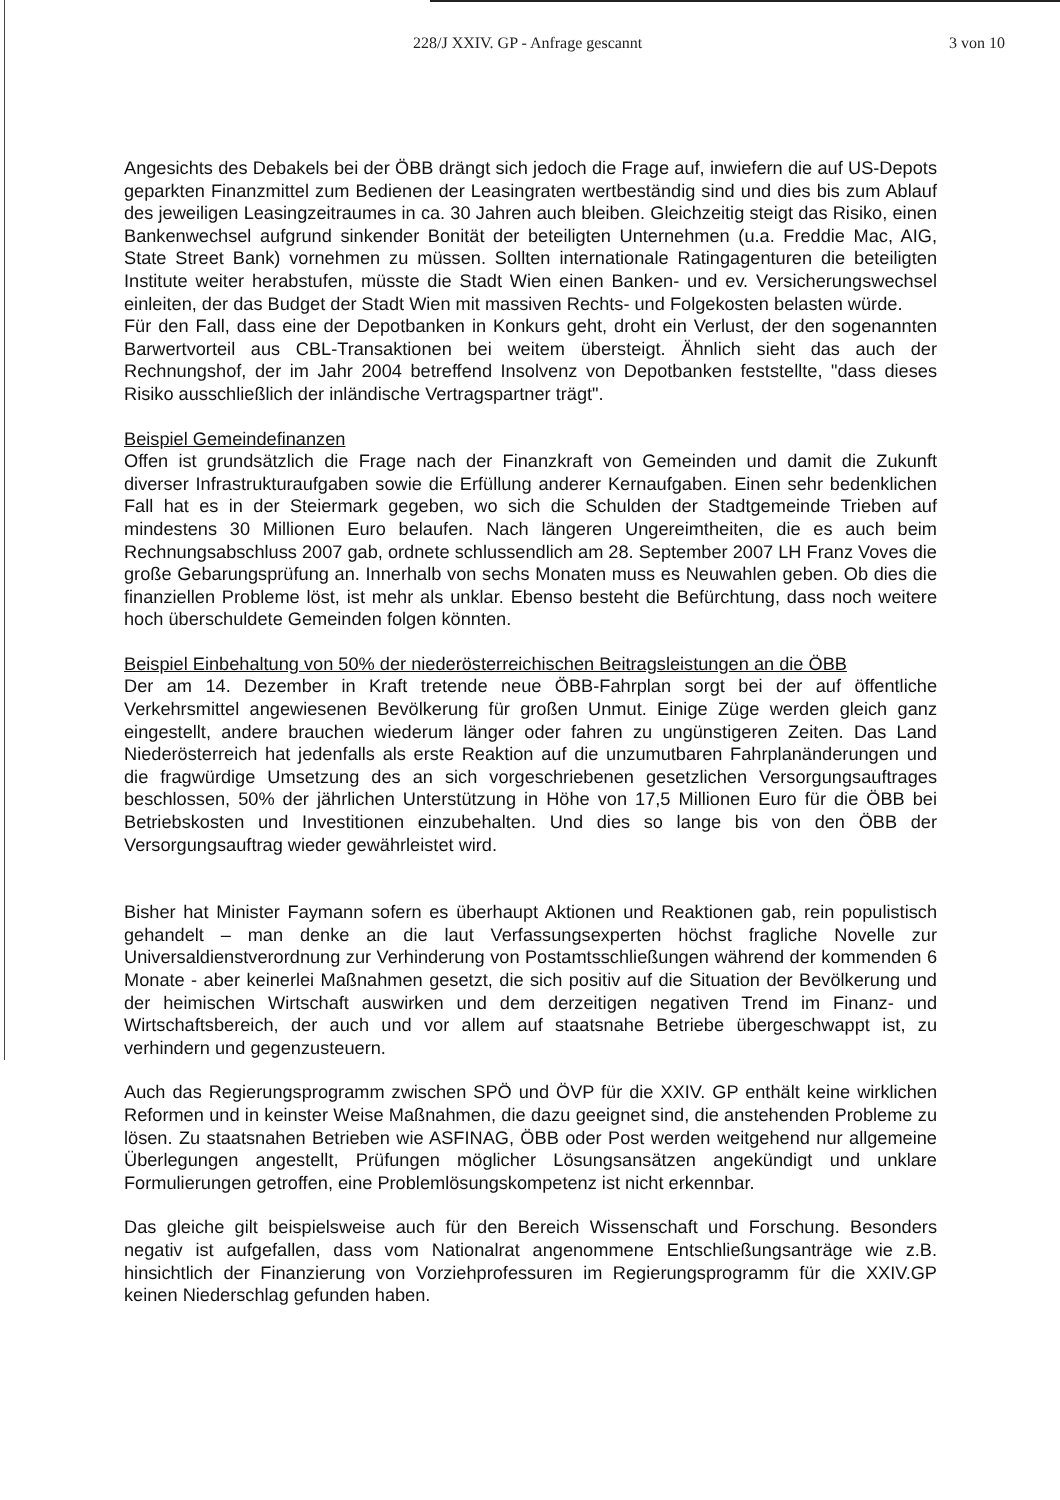228/J XXIV. GP - Anfrage gescannt 3 von 10
Angesichts des Debakels bei der ÖBB drängt sich jedoch die Frage auf, inwiefern die auf US-Depots geparkten Finanzmittel zum Bedienen der Leasingraten wertbeständig sind und dies bis zum Ablauf des jeweiligen Leasingzeitraumes in ca. 30 Jahren auch bleiben. Gleichzeitig steigt das Risiko, einen Bankenwechsel aufgrund sinkender Bonität der beteiligten Unternehmen (u.a. Freddie Mac, AIG, State Street Bank) vornehmen zu müssen. Sollten internationale Ratingagenturen die beteiligten Institute weiter herabstufen, müsste die Stadt Wien einen Banken- und ev. Versicherungswechsel einleiten, der das Budget der Stadt Wien mit massiven Rechts- und Folgekosten belasten würde.
Für den Fall, dass eine der Depotbanken in Konkurs geht, droht ein Verlust, der den sogenannten Barwertvorteil aus CBL-Transaktionen bei weitem übersteigt. Ähnlich sieht das auch der Rechnungshof, der im Jahr 2004 betreffend Insolvenz von Depotbanken feststellte, "dass dieses Risiko ausschließlich der inländische Vertragspartner trägt".
Beispiel Gemeindefinanzen
Offen ist grundsätzlich die Frage nach der Finanzkraft von Gemeinden und damit die Zukunft diverser Infrastrukturaufgaben sowie die Erfüllung anderer Kernaufgaben. Einen sehr bedenklichen Fall hat es in der Steiermark gegeben, wo sich die Schulden der Stadtgemeinde Trieben auf mindestens 30 Millionen Euro belaufen. Nach längeren Ungereimtheiten, die es auch beim Rechnungsabschluss 2007 gab, ordnete schlussendlich am 28. September 2007 LH Franz Voves die große Gebarungsprüfung an. Innerhalb von sechs Monaten muss es Neuwahlen geben. Ob dies die finanziellen Probleme löst, ist mehr als unklar. Ebenso besteht die Befürchtung, dass noch weitere hoch überschuldete Gemeinden folgen könnten.
Beispiel Einbehaltung von 50% der niederösterreichischen Beitragsleistungen an die ÖBB
Der am 14. Dezember in Kraft tretende neue ÖBB-Fahrplan sorgt bei der auf öffentliche Verkehrsmittel angewiesenen Bevölkerung für großen Unmut. Einige Züge werden gleich ganz eingestellt, andere brauchen wiederum länger oder fahren zu ungünstigeren Zeiten. Das Land Niederösterreich hat jedenfalls als erste Reaktion auf die unzumutbaren Fahrplanänderungen und die fragwürdige Umsetzung des an sich vorgeschriebenen gesetzlichen Versorgungsauftrages beschlossen, 50% der jährlichen Unterstützung in Höhe von 17,5 Millionen Euro für die ÖBB bei Betriebskosten und Investitionen einzubehalten. Und dies so lange bis von den ÖBB der Versorgungsauftrag wieder gewährleistet wird.
Bisher hat Minister Faymann sofern es überhaupt Aktionen und Reaktionen gab, rein populistisch gehandelt – man denke an die laut Verfassungsexperten höchst fragliche Novelle zur Universaldienstverordnung zur Verhinderung von Postamtsschließungen während der kommenden 6 Monate - aber keinerlei Maßnahmen gesetzt, die sich positiv auf die Situation der Bevölkerung und der heimischen Wirtschaft auswirken und dem derzeitigen negativen Trend im Finanz- und Wirtschaftsbereich, der auch und vor allem auf staatsnahe Betriebe übergeschwappt ist, zu verhindern und gegenzusteuern.
Auch das Regierungsprogramm zwischen SPÖ und ÖVP für die XXIV. GP enthält keine wirklichen Reformen und in keinster Weise Maßnahmen, die dazu geeignet sind, die anstehenden Probleme zu lösen. Zu staatsnahen Betrieben wie ASFINAG, ÖBB oder Post werden weitgehend nur allgemeine Überlegungen angestellt, Prüfungen möglicher Lösungsansätzen angekündigt und unklare Formulierungen getroffen, eine Problemlösungskompetenz ist nicht erkennbar.
Das gleiche gilt beispielsweise auch für den Bereich Wissenschaft und Forschung. Besonders negativ ist aufgefallen, dass vom Nationalrat angenommene Entschließungsanträge wie z.B. hinsichtlich der Finanzierung von Vorziehprofessuren im Regierungsprogramm für die XXIV.GP keinen Niederschlag gefunden haben.